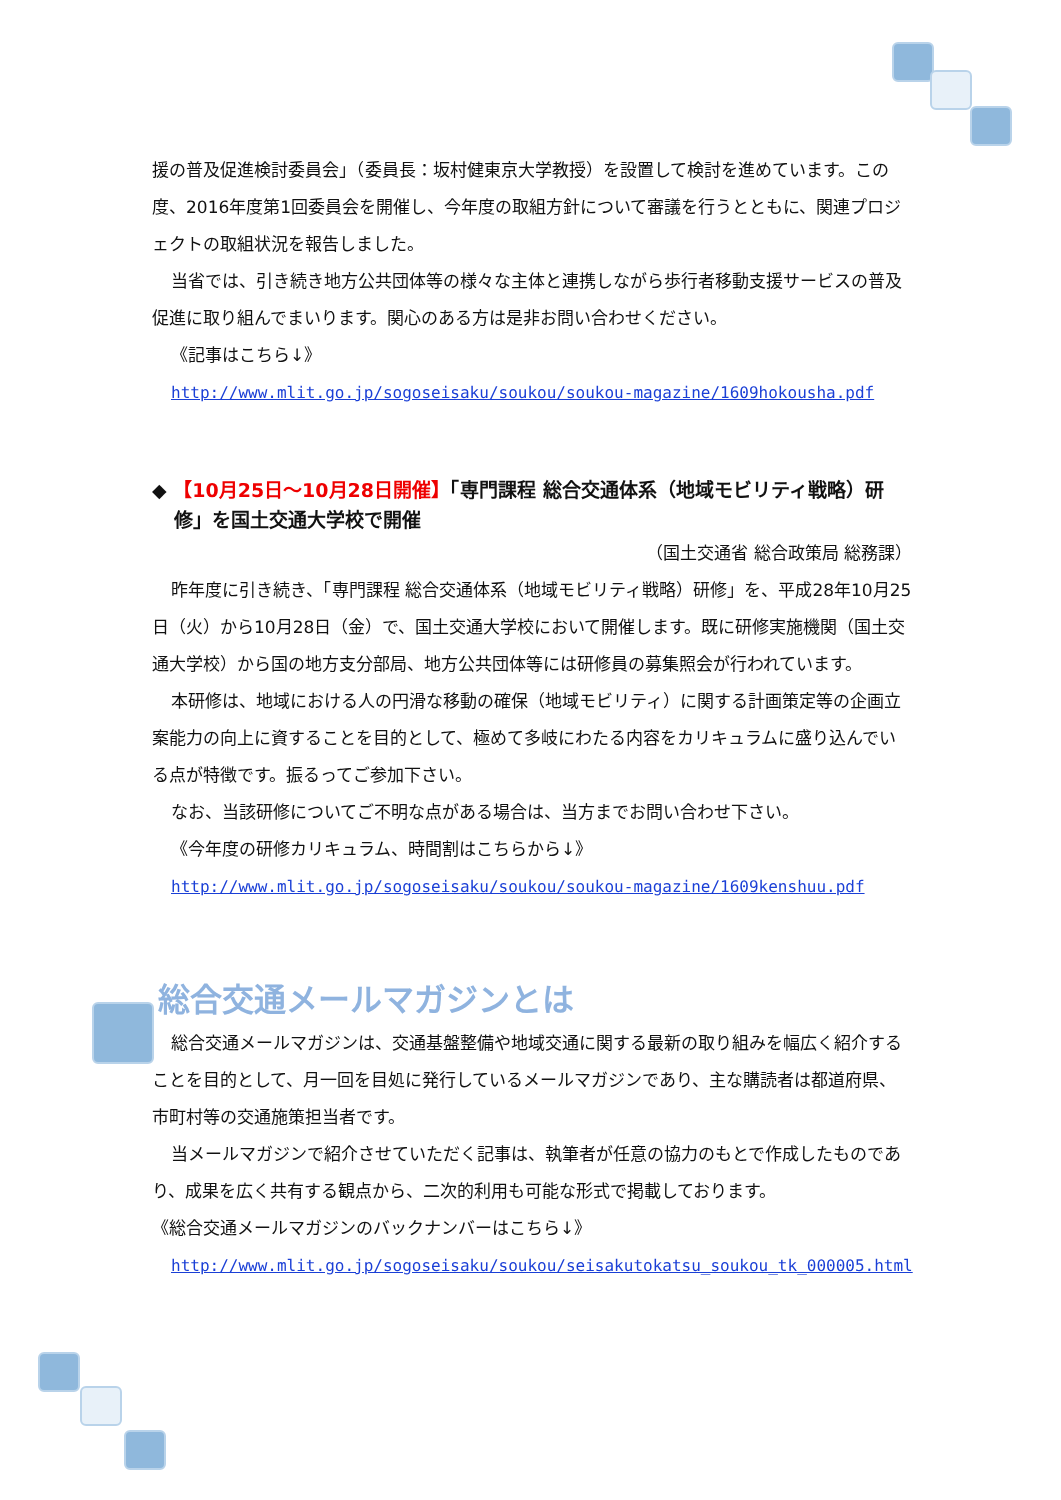援の普及促進検討委員会」（委員長：坂村健東京大学教授）を設置して検討を進めています。この度、2016年度第1回委員会を開催し、今年度の取組方針について審議を行うとともに、関連プロジェクトの取組状況を報告しました。
当省では、引き続き地方公共団体等の様々な主体と連携しながら歩行者移動支援サービスの普及促進に取り組んでまいります。関心のある方は是非お問い合わせください。
《記事はこちら↓》
http://www.mlit.go.jp/sogoseisaku/soukou/soukou-magazine/1609hokousha.pdf
◆ 【10月25日～10月28日開催】「専門課程 総合交通体系（地域モビリティ戦略）研修」を国土交通大学校で開催
（国土交通省 総合政策局 総務課）
昨年度に引き続き、「専門課程 総合交通体系（地域モビリティ戦略）研修」を、平成28年10月25日（火）から10月28日（金）で、国土交通大学校において開催します。既に研修実施機関（国土交通大学校）から国の地方支分部局、地方公共団体等には研修員の募集照会が行われています。
本研修は、地域における人の円滑な移動の確保（地域モビリティ）に関する計画策定等の企画立案能力の向上に資することを目的として、極めて多岐にわたる内容をカリキュラムに盛り込んでいる点が特徴です。振るってご参加下さい。
なお、当該研修についてご不明な点がある場合は、当方までお問い合わせ下さい。
《今年度の研修カリキュラム、時間割はこちらから↓》
http://www.mlit.go.jp/sogoseisaku/soukou/soukou-magazine/1609kenshuu.pdf
総合交通メールマガジンとは
総合交通メールマガジンは、交通基盤整備や地域交通に関する最新の取り組みを幅広く紹介することを目的として、月一回を目処に発行しているメールマガジンであり、主な購読者は都道府県、市町村等の交通施策担当者です。
当メールマガジンで紹介させていただく記事は、執筆者が任意の協力のもとで作成したものであり、成果を広く共有する観点から、二次的利用も可能な形式で掲載しております。
《総合交通メールマガジンのバックナンバーはこちら↓》
http://www.mlit.go.jp/sogoseisaku/soukou/seisakutokatsu_soukou_tk_000005.html